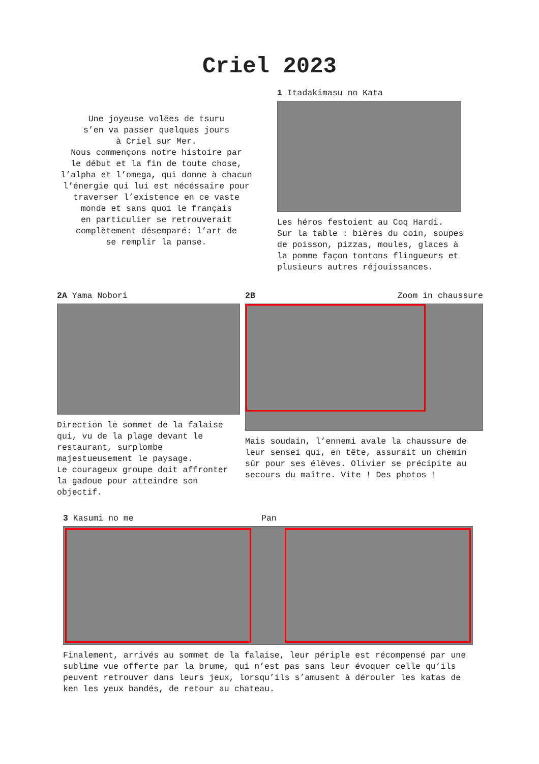Criel 2023
Une joyeuse volées de tsuru
s’en va passer quelques jours
à Criel sur Mer.
Nous commençons notre histoire par
le début et la fin de toute chose,
l’alpha et l’omega, qui donne à chacun
l’énergie qui lui est nécéssaire pour
traverser l’existence en ce vaste
monde et sans quoi le français
en particulier se retrouverait
complètement désemparé: l’art de
se remplir la panse.
1 Itadakimasu no Kata
Les héros festoient au Coq Hardi.
Sur la table : bières du coin, soupes
de poisson, pizzas, moules, glaces à
la pomme façon tontons flingueurs et
plusieurs autres réjouissances.
2A Yama Nobori
Direction le sommet de la falaise qui, vu de la plage devant le restaurant, surplombe majestueusement le paysage.
Le courageux groupe doit affronter la gadoue pour atteindre son objectif.
2B Zoom in chaussure
Mais soudain, l’ennemi avale la chaussure de leur sensei qui, en tête, assurait un chemin sûr pour ses élèves. Olivier se précipite au secours du maître. Vite ! Des photos !
3 Kasumi no me Pan
Finalement, arrivés au sommet de la falaise, leur périple est récompensé par une sublime vue offerte par la brume, qui n’est pas sans leur évoquer celle qu’ils peuvent retrouver dans leurs jeux, lorsqu’ils s’amusent à dérouler les katas de ken les yeux bandés, de retour au chateau.